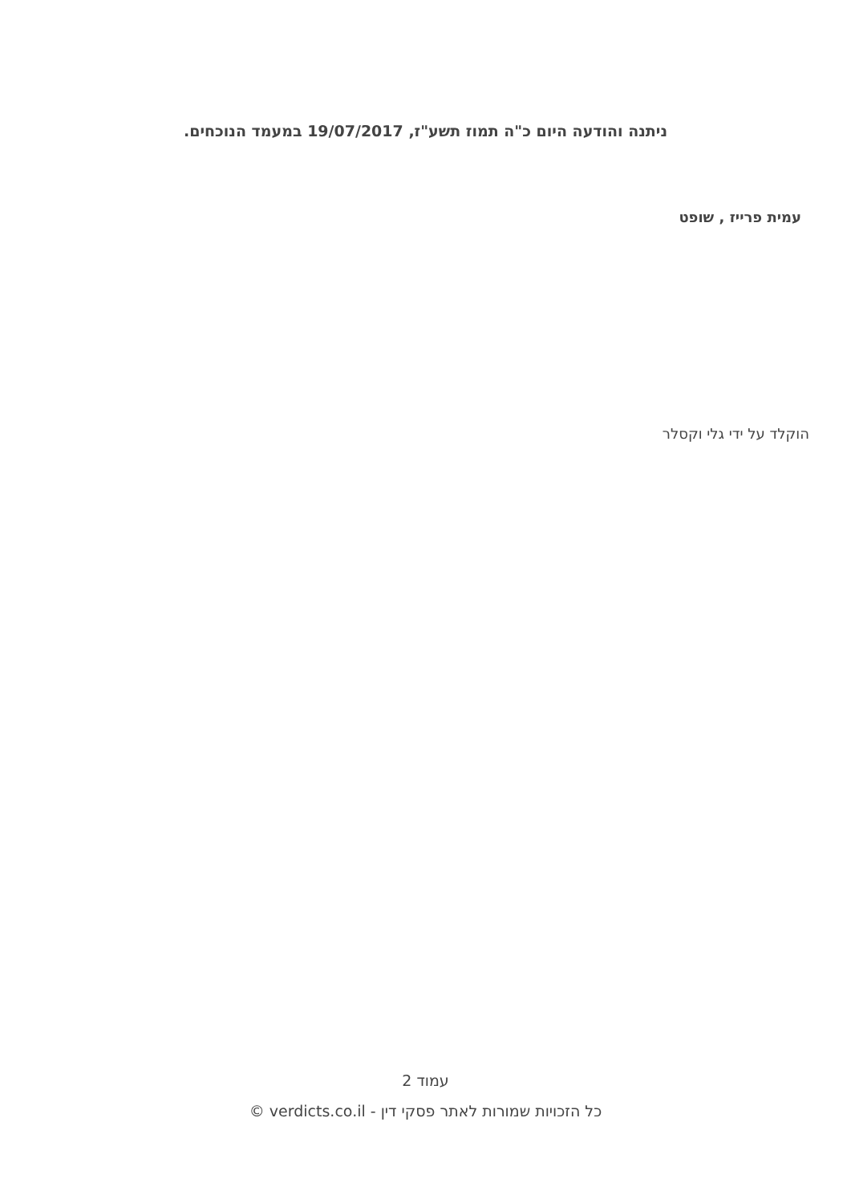ניתנה והודעה היום כ"ה תמוז תשע"ז, 19/07/2017 במעמד הנוכחים.
עמית פרייז , שופט
הוקלד על ידי גלי וקסלר
עמוד 2
כל הזכויות שמורות לאתר פסקי דין - verdicts.co.il ©